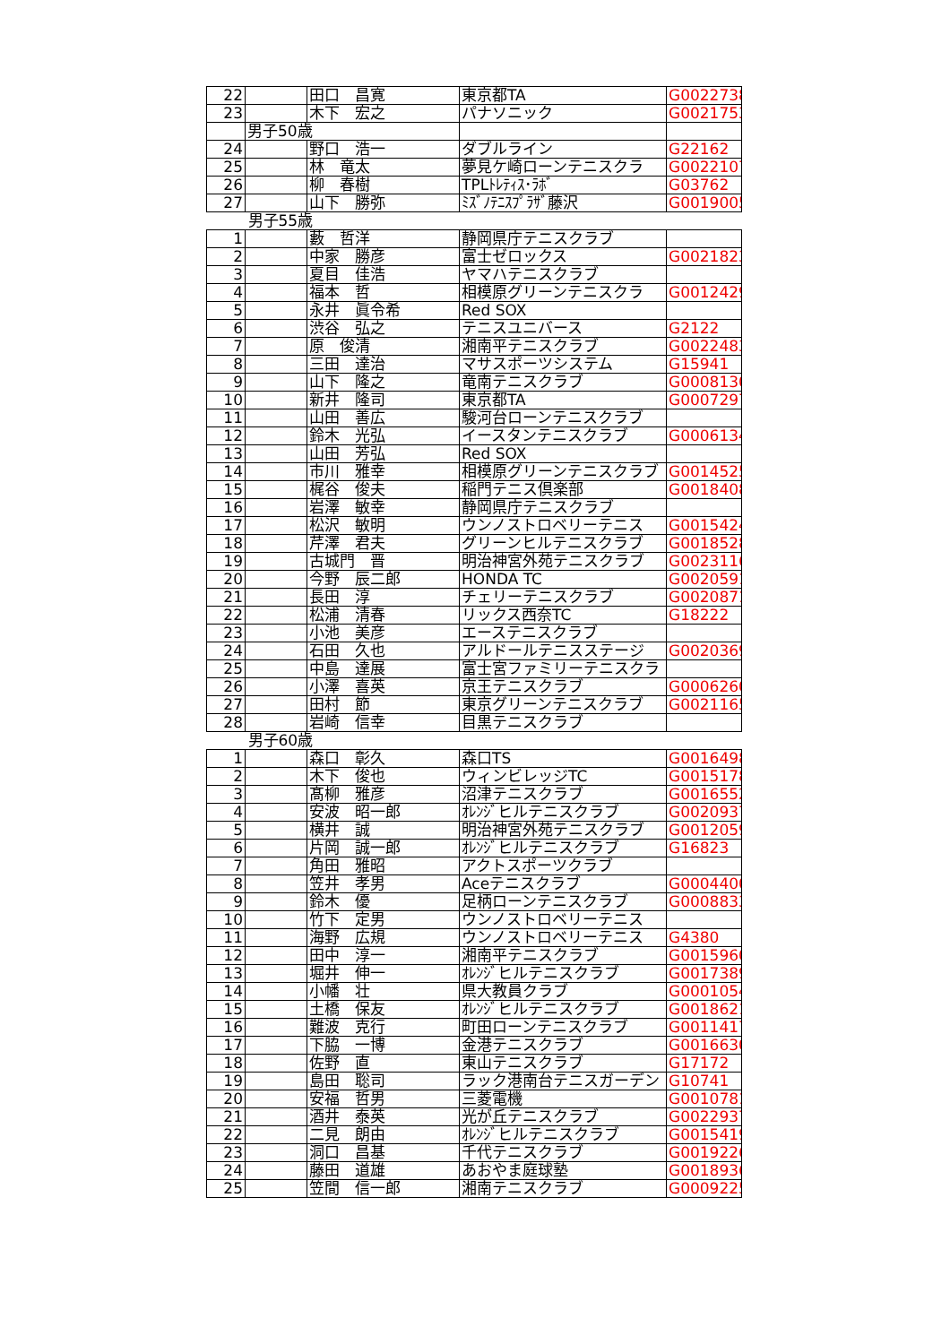| 22 | | 田口 昌寛 | 東京都TA | G0022738 |
| 23 | | 木下 宏之 | パナソニック | G0021753 |
| | 男子50歳 | | | |
| 24 | | 野口 浩一 | ダブルライン | G22162 |
| 25 | | 林 竜太 | 夢見ケ崎ローンテニスクラ | G0022107 |
| 26 | | 柳 春樹 | TPLﾄﾚﾃｨｽ･ﾗﾎﾞ | G03762 |
| 27 | | 山下 勝弥 | ﾐｽﾞﾉﾃﾆｽﾌﾟﾗｻﾞ藤沢 | G0019005 |
| 男子55歳 | | | | |
| 1 | | 藪 哲洋 | 静岡県庁テニスクラブ | |
| 2 | | 中家 勝彦 | 富士ゼロックス | G0021823 |
| 3 | | 夏目 佳浩 | ヤマハテニスクラブ | |
| 4 | | 福本 哲 | 相模原グリーンテニスクラ | G0012429 |
| 5 | | 永井 眞令希 | Red SOX | |
| 6 | | 渋谷 弘之 | テニスユニバース | G2122 |
| 7 | | 原 俊清 | 湘南平テニスクラブ | G0022483 |
| 8 | | 三田 達治 | マサスポーツシステム | G15941 |
| 9 | | 山下 隆之 | 竜南テニスクラブ | G0008130 |
| 10 | | 新井 隆司 | 東京都TA | G0007297 |
| 11 | | 山田 善広 | 駿河台ローンテニスクラブ | |
| 12 | | 鈴木 光弘 | イースタンテニスクラブ | G0006134 |
| 13 | | 山田 芳弘 | Red SOX | |
| 14 | | 市川 雅幸 | 相模原グリーンテニスクラブ | G0014525 |
| 15 | | 梶谷 俊夫 | 稲門テニス倶楽部 | G0018408 |
| 16 | | 岩澤 敏幸 | 静岡県庁テニスクラブ | |
| 17 | | 松沢 敏明 | ウンノストロベリーテニス | G0015424 |
| 18 | | 芹澤 君夫 | グリーンヒルテニスクラブ | G0018528 |
| 19 | | 古城門 晋 | 明治神宮外苑テニスクラブ | G0023116 |
| 20 | | 今野 辰二郎 | HONDA TC | G0020591 |
| 21 | | 長田 淳 | チェリーテニスクラブ | G0020871 |
| 22 | | 松浦 清春 | リックス西奈TC | G18222 |
| 23 | | 小池 美彦 | エーステニスクラブ | |
| 24 | | 石田 久也 | アルドールテニスステージ | G0020369 |
| 25 | | 中島 達展 | 富士宮ファミリーテニスクラ | |
| 26 | | 小澤 喜英 | 京王テニスクラブ | G0006260 |
| 27 | | 田村 節 | 東京グリーンテニスクラブ | G0021165 |
| 28 | | 岩崎 信幸 | 目黒テニスクラブ | |
| 男子60歳 | | | | |
| 1 | | 森口 彰久 | 森口TS | G0016498 |
| 2 | | 木下 俊也 | ウィンビレッジTC | G0015178 |
| 3 | | 髙柳 雅彦 | 沼津テニスクラブ | G0016552 |
| 4 | | 安波 昭一郎 | ｵﾚﾝｼﾞヒルテニスクラブ | G0020937 |
| 5 | | 横井 誠 | 明治神宮外苑テニスクラブ | G0012059 |
| 6 | | 片岡 誠一郎 | ｵﾚﾝｼﾞヒルテニスクラブ | G16823 |
| 7 | | 角田 雅昭 | アクトスポーツクラブ | |
| 8 | | 笠井 孝男 | Aceテニスクラブ | G0004400 |
| 9 | | 鈴木 優 | 足柄ローンテニスクラブ | G0008833 |
| 10 | | 竹下 定男 | ウンノストロベリーテニス | |
| 11 | | 海野 広規 | ウンノストロベリーテニス | G4380 |
| 12 | | 田中 淳一 | 湘南平テニスクラブ | G0015960 |
| 13 | | 堀井 伸一 | ｵﾚﾝｼﾞヒルテニスクラブ | G0017389 |
| 14 | | 小幡 壮 | 県大教員クラブ | G0001054 |
| 15 | | 土橋 保友 | ｵﾚﾝｼﾞヒルテニスクラブ | G0018621 |
| 16 | | 難波 克行 | 町田ローンテニスクラブ | G0011417 |
| 17 | | 下脇 一博 | 金港テニスクラブ | G0016630 |
| 18 | | 佐野 直 | 東山テニスクラブ | G17172 |
| 19 | | 島田 聡司 | ラック港南台テニスガーデン | G10741 |
| 20 | | 安福 哲男 | 三菱電機 | G0010781 |
| 21 | | 酒井 泰英 | 光が丘テニスクラブ | G0022937 |
| 22 | | 二見 朗由 | ｵﾚﾝｼﾞヒルテニスクラブ | G0015419 |
| 23 | | 洞口 昌基 | 千代テニスクラブ | G0019226 |
| 24 | | 藤田 道雄 | あおやま庭球塾 | G0018936 |
| 25 | | 笠間 信一郎 | 湘南テニスクラブ | G0009225 |